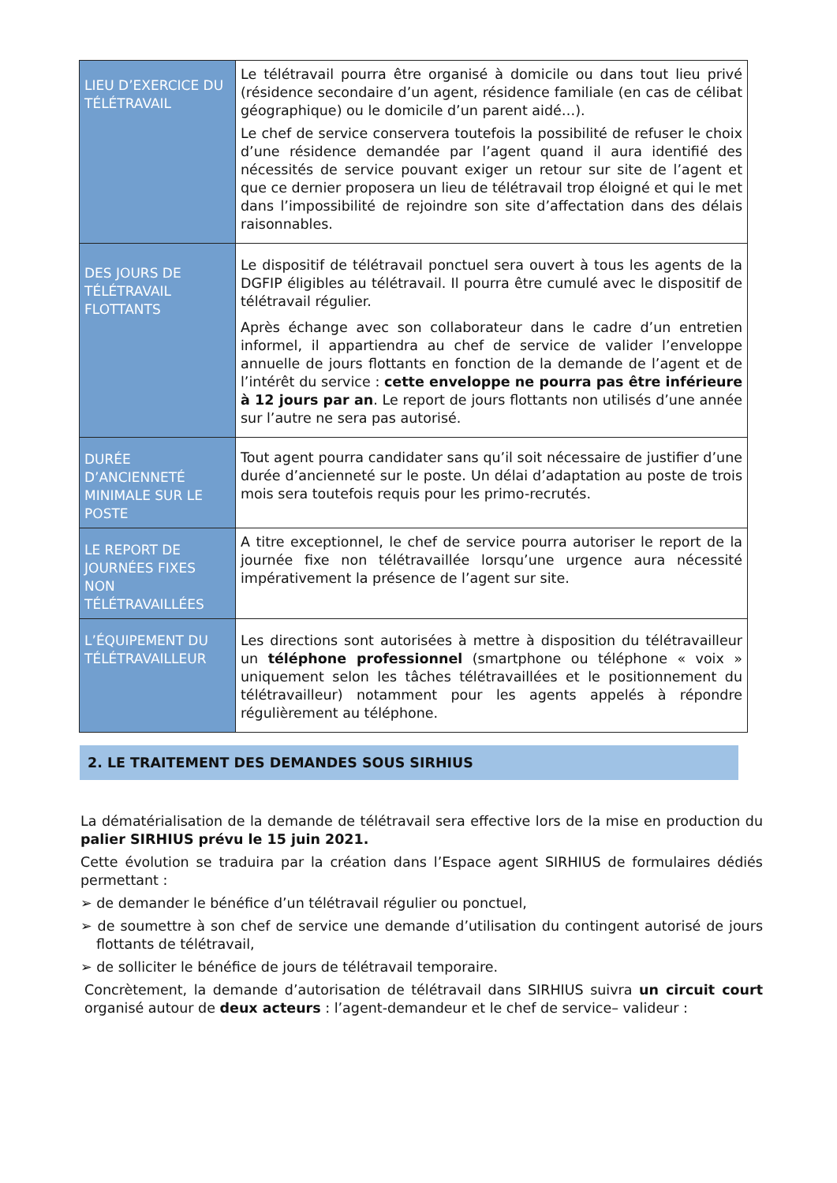| LIEU D’EXERCICE DU TÉLÉTRAVAIL | Le télétravail pourra être organisé à domicile ou dans tout lieu privé (résidence secondaire d’un agent, résidence familiale (en cas de célibat géographique) ou le domicile d’un parent aidé…). Le chef de service conservera toutefois la possibilité de refuser le choix d’une résidence demandée par l’agent quand il aura identifié des nécessités de service pouvant exiger un retour sur site de l’agent et que ce dernier proposera un lieu de télétravail trop éloigné et qui le met dans l’impossibilité de rejoindre son site d’affectation dans des délais raisonnables. |
| DES JOURS DE TÉLÉTRAVAIL FLOTTANTS | Le dispositif de télétravail ponctuel sera ouvert à tous les agents de la DGFIP éligibles au télétravail. Il pourra être cumulé avec le dispositif de télétravail régulier. Après échange avec son collaborateur dans le cadre d’un entretien informel, il appartiendra au chef de service de valider l’enveloppe annuelle de jours flottants en fonction de la demande de l’agent et de l’intérêt du service : cette enveloppe ne pourra pas être inférieure à 12 jours par an . Le report de jours flottants non utilisés d’une année sur l’autre ne sera pas autorisé. |
| DURÉE D’ANCIENNETÉ MINIMALE SUR LE POSTE | Tout agent pourra candidater sans qu’il soit nécessaire de justifier d’une durée d’ancienneté sur le poste. Un délai d’adaptation au poste de trois mois sera toutefois requis pour les primo-recrutés. |
| LE REPORT DE JOURNÉES FIXES NON TÉLÉTRAVAILLÉES | A titre exceptionnel, le chef de service pourra autoriser le report de la journée fixe non télétravaillée lorsqu’une urgence aura nécessité impérativement la présence de l’agent sur site. |
| L’ÉQUIPEMENT DU TÉLÉTRAVAILLEUR | Les directions sont autorisées à mettre à disposition du télétravailleur un téléphone professionnel (smartphone ou téléphone « voix » uniquement selon les tâches télétravaillées et le positionnement du télétravailleur) notamment pour les agents appelés à répondre régulièrement au téléphone. |
2. LE TRAITEMENT DES DEMANDES SOUS SIRHIUS
La dématérialisation de la demande de télétravail sera effective lors de la mise en production du palier SIRHIUS prévu le 15 juin 2021.
Cette évolution se traduira par la création dans l’Espace agent SIRHIUS de formulaires dédiés permettant :
➢ de demander le bénéfice d’un télétravail régulier ou ponctuel,
➢ de soumettre à son chef de service une demande d’utilisation du contingent autorisé de jours flottants de télétravail,
➢ de solliciter le bénéfice de jours de télétravail temporaire.
Concrètement, la demande d’autorisation de télétravail dans SIRHIUS suivra un circuit court organisé autour de deux acteurs : l’agent-demandeur et le chef de service– valideur :